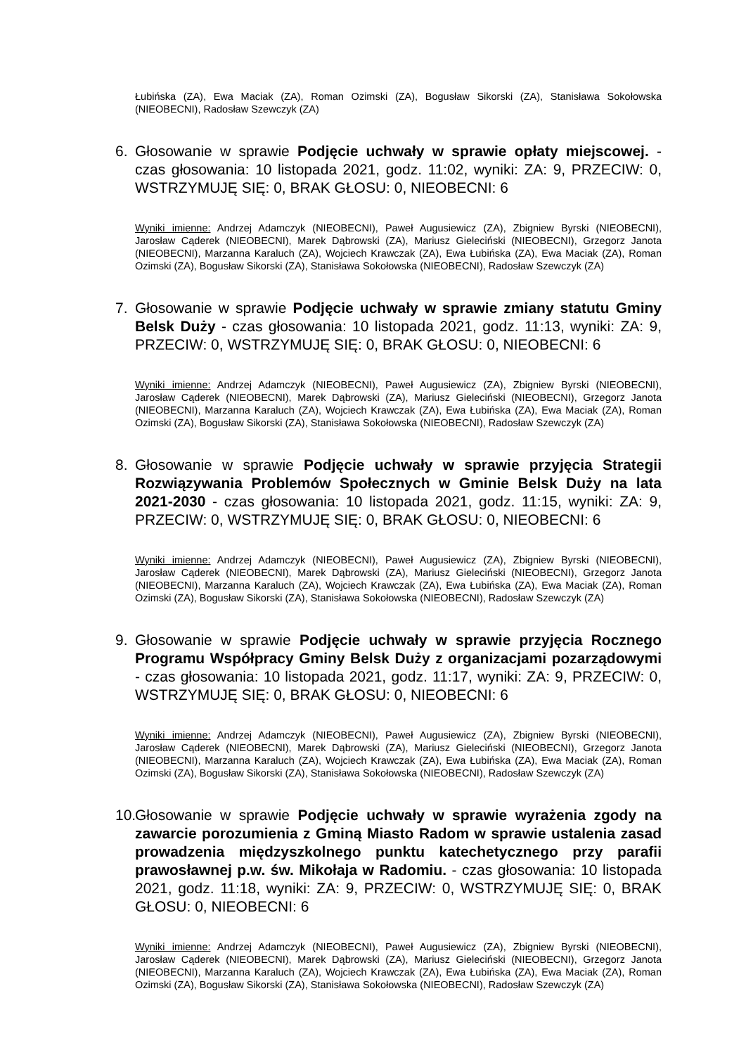Łubińska (ZA), Ewa Maciak (ZA), Roman Ozimski (ZA), Bogusław Sikorski (ZA), Stanisława Sokołowska (NIEOBECNI), Radosław Szewczyk (ZA)
6. Głosowanie w sprawie Podjęcie uchwały w sprawie opłaty miejscowej. - czas głosowania: 10 listopada 2021, godz. 11:02, wyniki: ZA: 9, PRZECIW: 0, WSTRZYMUJĘ SIĘ: 0, BRAK GŁOSU: 0, NIEOBECNI: 6
Wyniki imienne: Andrzej Adamczyk (NIEOBECNI), Paweł Augusiewicz (ZA), Zbigniew Byrski (NIEOBECNI), Jarosław Cąderek (NIEOBECNI), Marek Dąbrowski (ZA), Mariusz Gieleciński (NIEOBECNI), Grzegorz Janota (NIEOBECNI), Marzanna Karaluch (ZA), Wojciech Krawczak (ZA), Ewa Łubińska (ZA), Ewa Maciak (ZA), Roman Ozimski (ZA), Bogusław Sikorski (ZA), Stanisława Sokołowska (NIEOBECNI), Radosław Szewczyk (ZA)
7. Głosowanie w sprawie Podjęcie uchwały w sprawie zmiany statutu Gminy Belsk Duży - czas głosowania: 10 listopada 2021, godz. 11:13, wyniki: ZA: 9, PRZECIW: 0, WSTRZYMUJĘ SIĘ: 0, BRAK GŁOSU: 0, NIEOBECNI: 6
Wyniki imienne: Andrzej Adamczyk (NIEOBECNI), Paweł Augusiewicz (ZA), Zbigniew Byrski (NIEOBECNI), Jarosław Cąderek (NIEOBECNI), Marek Dąbrowski (ZA), Mariusz Gieleciński (NIEOBECNI), Grzegorz Janota (NIEOBECNI), Marzanna Karaluch (ZA), Wojciech Krawczak (ZA), Ewa Łubińska (ZA), Ewa Maciak (ZA), Roman Ozimski (ZA), Bogusław Sikorski (ZA), Stanisława Sokołowska (NIEOBECNI), Radosław Szewczyk (ZA)
8. Głosowanie w sprawie Podjęcie uchwały w sprawie przyjęcia Strategii Rozwiązywania Problemów Społecznych w Gminie Belsk Duży na lata 2021-2030 - czas głosowania: 10 listopada 2021, godz. 11:15, wyniki: ZA: 9, PRZECIW: 0, WSTRZYMUJĘ SIĘ: 0, BRAK GŁOSU: 0, NIEOBECNI: 6
Wyniki imienne: Andrzej Adamczyk (NIEOBECNI), Paweł Augusiewicz (ZA), Zbigniew Byrski (NIEOBECNI), Jarosław Cąderek (NIEOBECNI), Marek Dąbrowski (ZA), Mariusz Gieleciński (NIEOBECNI), Grzegorz Janota (NIEOBECNI), Marzanna Karaluch (ZA), Wojciech Krawczak (ZA), Ewa Łubińska (ZA), Ewa Maciak (ZA), Roman Ozimski (ZA), Bogusław Sikorski (ZA), Stanisława Sokołowska (NIEOBECNI), Radosław Szewczyk (ZA)
9. Głosowanie w sprawie Podjęcie uchwały w sprawie przyjęcia Rocznego Programu Współpracy Gminy Belsk Duży z organizacjami pozarządowymi - czas głosowania: 10 listopada 2021, godz. 11:17, wyniki: ZA: 9, PRZECIW: 0, WSTRZYMUJĘ SIĘ: 0, BRAK GŁOSU: 0, NIEOBECNI: 6
Wyniki imienne: Andrzej Adamczyk (NIEOBECNI), Paweł Augusiewicz (ZA), Zbigniew Byrski (NIEOBECNI), Jarosław Cąderek (NIEOBECNI), Marek Dąbrowski (ZA), Mariusz Gieleciński (NIEOBECNI), Grzegorz Janota (NIEOBECNI), Marzanna Karaluch (ZA), Wojciech Krawczak (ZA), Ewa Łubińska (ZA), Ewa Maciak (ZA), Roman Ozimski (ZA), Bogusław Sikorski (ZA), Stanisława Sokołowska (NIEOBECNI), Radosław Szewczyk (ZA)
10.
Głosowanie w sprawie Podjęcie uchwały w sprawie wyrażenia zgody na zawarcie porozumienia z Gminą Miasto Radom w sprawie ustalenia zasad prowadzenia międzyszkolnego punktu katechetycznego przy parafii prawosławnej p.w. św. Mikołaja w Radomiu. - czas głosowania: 10 listopada 2021, godz. 11:18, wyniki: ZA: 9, PRZECIW: 0, WSTRZYMUJĘ SIĘ: 0, BRAK GŁOSU: 0, NIEOBECNI: 6
Wyniki imienne: Andrzej Adamczyk (NIEOBECNI), Paweł Augusiewicz (ZA), Zbigniew Byrski (NIEOBECNI), Jarosław Cąderek (NIEOBECNI), Marek Dąbrowski (ZA), Mariusz Gieleciński (NIEOBECNI), Grzegorz Janota (NIEOBECNI), Marzanna Karaluch (ZA), Wojciech Krawczak (ZA), Ewa Łubińska (ZA), Ewa Maciak (ZA), Roman Ozimski (ZA), Bogusław Sikorski (ZA), Stanisława Sokołowska (NIEOBECNI), Radosław Szewczyk (ZA)